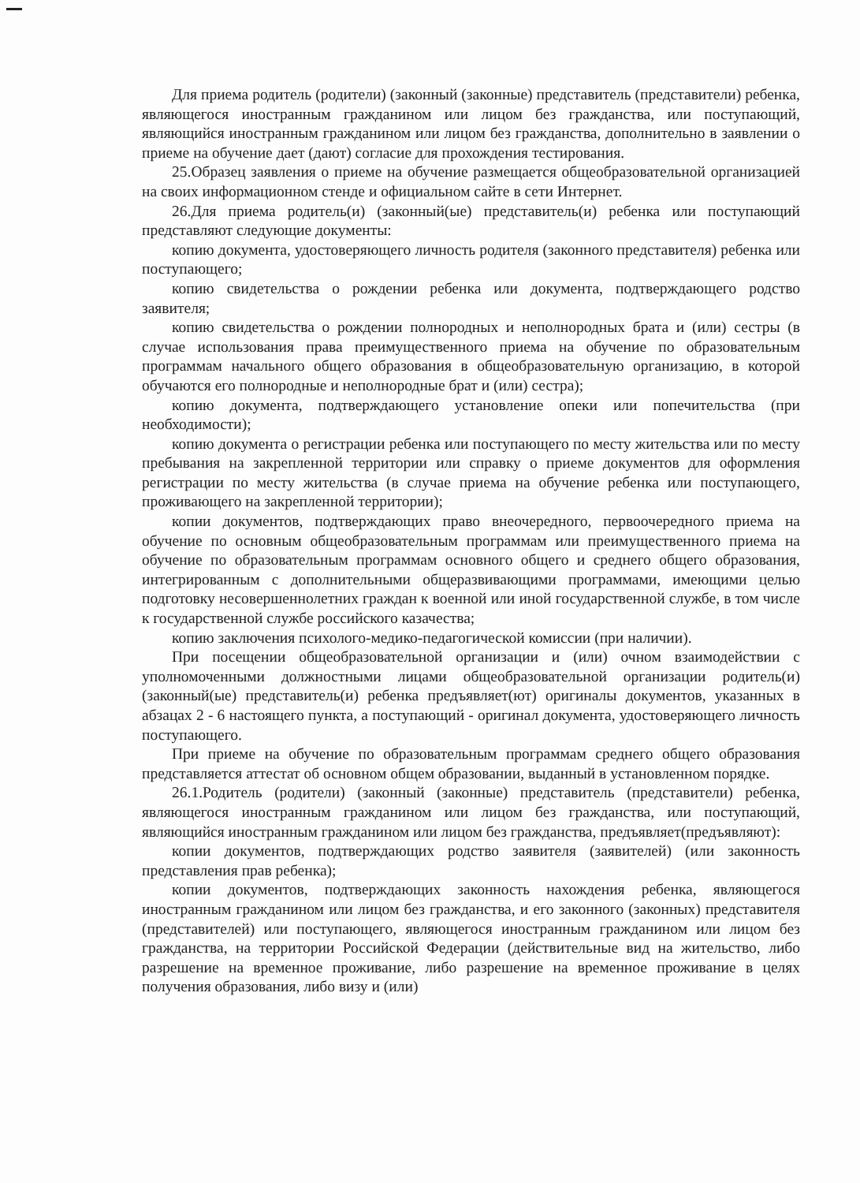Для приема родитель (родители) (законный (законные) представитель (представители) ребенка, являющегося иностранным гражданином или лицом без гражданства, или поступающий, являющийся иностранным гражданином или лицом без гражданства, дополнительно в заявлении о приеме на обучение дает (дают) согласие для прохождения тестирования.
25.Образец заявления о приеме на обучение размещается общеобразовательной организацией на своих информационном стенде и официальном сайте в сети Интернет.
26.Для приема родитель(и) (законный(ые) представитель(и) ребенка или поступающий представляют следующие документы:
копию документа, удостоверяющего личность родителя (законного представителя) ребенка или поступающего;
копию свидетельства о рождении ребенка или документа, подтверждающего родство заявителя;
копию свидетельства о рождении полнородных и неполнородных брата и (или) сестры (в случае использования права преимущественного приема на обучение по образовательным программам начального общего образования в общеобразовательную организацию, в которой обучаются его полнородные и неполнородные брат и (или) сестра);
копию документа, подтверждающего установление опеки или попечительства (при необходимости);
копию документа о регистрации ребенка или поступающего по месту жительства или по месту пребывания на закрепленной территории или справку о приеме документов для оформления регистрации по месту жительства (в случае приема на обучение ребенка или поступающего, проживающего на закрепленной территории);
копии документов, подтверждающих право внеочередного, первоочередного приема на обучение по основным общеобразовательным программам или преимущественного приема на обучение по образовательным программам основного общего и среднего общего образования, интегрированным с дополнительными общеразвивающими программами, имеющими целью подготовку несовершеннолетних граждан к военной или иной государственной службе, в том числе к государственной службе российского казачества;
копию заключения психолого-медико-педагогической комиссии (при наличии).
При посещении общеобразовательной организации и (или) очном взаимодействии с уполномоченными должностными лицами общеобразовательной организации родитель(и) (законный(ые) представитель(и) ребенка предъявляет(ют) оригиналы документов, указанных в абзацах 2 - 6 настоящего пункта, а поступающий - оригинал документа, удостоверяющего личность поступающего.
При приеме на обучение по образовательным программам среднего общего образования представляется аттестат об основном общем образовании, выданный в установленном порядке.
26.1.Родитель (родители) (законный (законные) представитель (представители) ребенка, являющегося иностранным гражданином или лицом без гражданства, или поступающий, являющийся иностранным гражданином или лицом без гражданства, предъявляет(предъявляют):
копии документов, подтверждающих родство заявителя (заявителей) (или законность представления прав ребенка);
копии документов, подтверждающих законность нахождения ребенка, являющегося иностранным гражданином или лицом без гражданства, и его законного (законных) представителя (представителей) или поступающего, являющегося иностранным гражданином или лицом без гражданства, на территории Российской Федерации (действительные вид на жительство, либо разрешение на временное проживание, либо разрешение на временное проживание в целях получения образования, либо визу и (или)